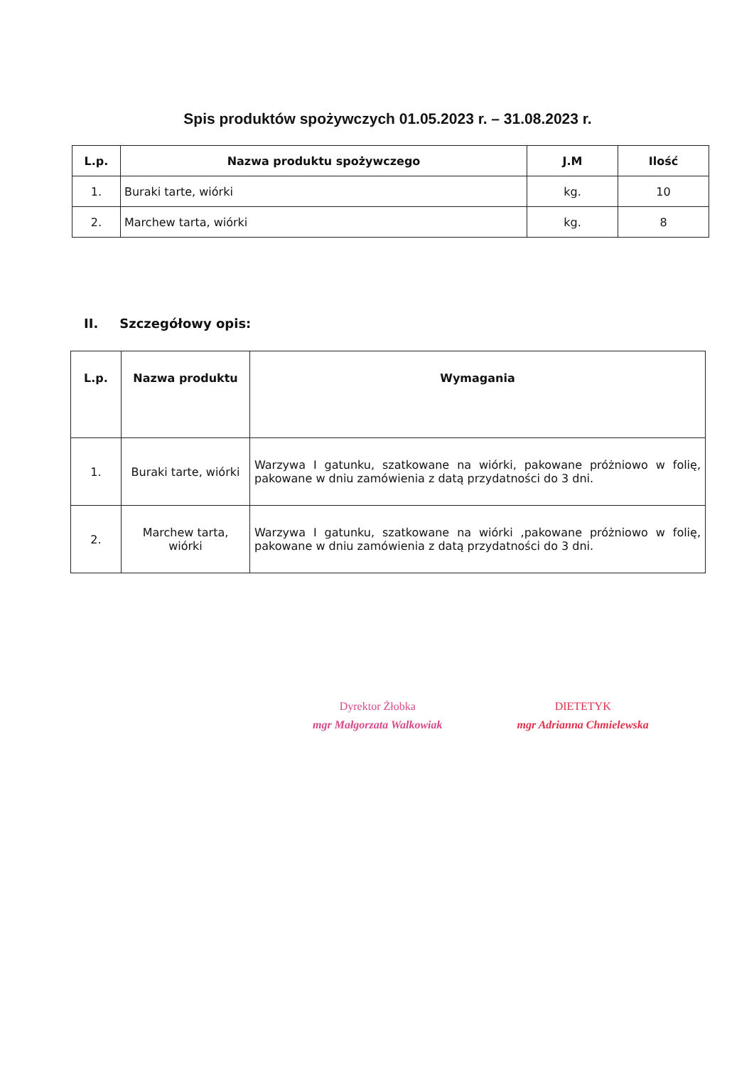Spis produktów spożywczych 01.05.2023 r. – 31.08.2023 r.
| L.p. | Nazwa produktu spożywczego | J.M | Ilość |
| --- | --- | --- | --- |
| 1. | Buraki tarte, wiórki | kg. | 10 |
| 2. | Marchew tarta, wiórki | kg. | 8 |
II. Szczegółowy opis:
| L.p. | Nazwa produktu | Wymagania |
| --- | --- | --- |
| 1. | Buraki tarte, wiórki | Warzywa I gatunku, szatkowane na wiórki, pakowane próżniowo w folię, pakowane w dniu zamówienia z datą przydatności do 3 dni. |
| 2. | Marchew tarta, wiórki | Warzywa I gatunku, szatkowane na wiórki ,pakowane próżniowo w folię, pakowane w dniu zamówienia z datą przydatności do 3 dni. |
Dyrektor Żłobka
mgr Małgorzata Walkowiak
DIETETYK
mgr Adrianna Chmielewska